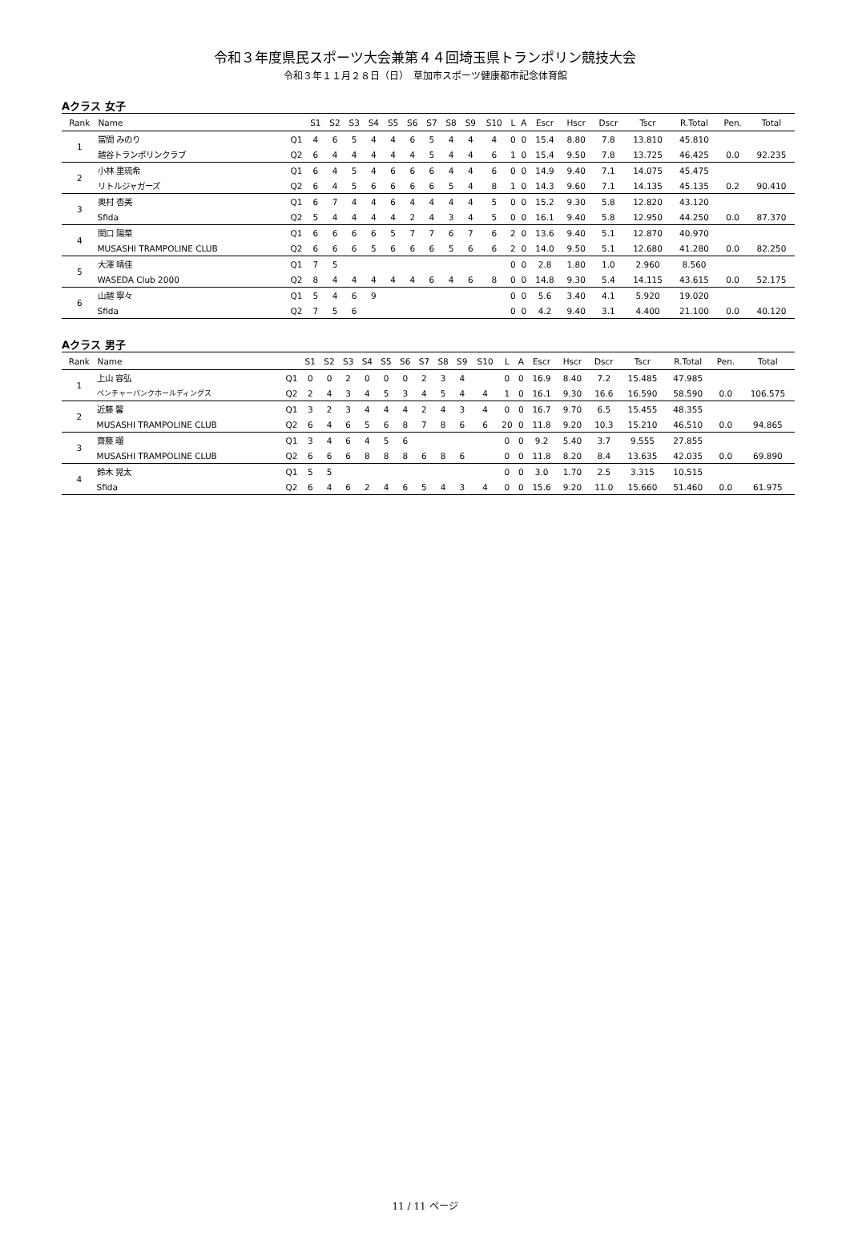令和３年度県民スポーツ大会兼第４４回埼玉県トランポリン競技大会
令和３年１１月２８日（日）　草加市スポーツ健康都市記念体育館
Aクラス 女子
| Rank | Name | | S1 | S2 | S3 | S4 | S5 | S6 | S7 | S8 | S9 | S10 | L | A | Escr | Hscr | Dscr | Tscr | R.Total | Pen. | Total |
| --- | --- | --- | --- | --- | --- | --- | --- | --- | --- | --- | --- | --- | --- | --- | --- | --- | --- | --- | --- | --- | --- |
| 1 | 當間 みのり | Q1 | 4 | 6 | 5 | 4 | 4 | 6 | 5 | 4 | 4 | 4 | 0 | 0 | 15.4 | 8.80 | 7.8 | 13.810 | 45.810 | | |
| | 越谷トランポリンクラブ | Q2 | 6 | 4 | 4 | 4 | 4 | 4 | 5 | 4 | 4 | 6 | 1 | 0 | 15.4 | 9.50 | 7.8 | 13.725 | 46.425 | 0.0 | 92.235 |
| 2 | 小林 里琉希 | Q1 | 6 | 4 | 5 | 4 | 6 | 6 | 6 | 4 | 4 | 6 | 0 | 0 | 14.9 | 9.40 | 7.1 | 14.075 | 45.475 | | |
| | リトルジャガーズ | Q2 | 6 | 4 | 5 | 6 | 6 | 6 | 6 | 5 | 4 | 8 | 1 | 0 | 14.3 | 9.60 | 7.1 | 14.135 | 45.135 | 0.2 | 90.410 |
| 3 | 奥村 杏美 | Q1 | 6 | 7 | 4 | 4 | 6 | 4 | 4 | 4 | 4 | 5 | 0 | 0 | 15.2 | 9.30 | 5.8 | 12.820 | 43.120 | | |
| | Sfida | Q2 | 5 | 4 | 4 | 4 | 4 | 2 | 4 | 3 | 4 | 5 | 0 | 0 | 16.1 | 9.40 | 5.8 | 12.950 | 44.250 | 0.0 | 87.370 |
| 4 | 関口 陽菜 | Q1 | 6 | 6 | 6 | 6 | 5 | 7 | 7 | 6 | 7 | 6 | 2 | 0 | 13.6 | 9.40 | 5.1 | 12.870 | 40.970 | | |
| | MUSASHI TRAMPOLINE CLUB | Q2 | 6 | 6 | 6 | 5 | 6 | 6 | 6 | 5 | 6 | 6 | 2 | 0 | 14.0 | 9.50 | 5.1 | 12.680 | 41.280 | 0.0 | 82.250 |
| 5 | 大澤 晴佳 | Q1 | 7 | 5 | | | | | | | | | 0 | 0 | 2.8 | 1.80 | 1.0 | 2.960 | 8.560 | | |
| | WASEDA Club 2000 | Q2 | 8 | 4 | 4 | 4 | 4 | 4 | 6 | 4 | 6 | 8 | 0 | 0 | 14.8 | 9.30 | 5.4 | 14.115 | 43.615 | 0.0 | 52.175 |
| 6 | 山越 寧々 | Q1 | 5 | 4 | 6 | 9 | | | | | | | 0 | 0 | 5.6 | 3.40 | 4.1 | 5.920 | 19.020 | | |
| | Sfida | Q2 | 7 | 5 | 6 | | | | | | | | 0 | 0 | 4.2 | 9.40 | 3.1 | 4.400 | 21.100 | 0.0 | 40.120 |
Aクラス 男子
| Rank | Name | | S1 | S2 | S3 | S4 | S5 | S6 | S7 | S8 | S9 | S10 | L | A | Escr | Hscr | Dscr | Tscr | R.Total | Pen. | Total |
| --- | --- | --- | --- | --- | --- | --- | --- | --- | --- | --- | --- | --- | --- | --- | --- | --- | --- | --- | --- | --- | --- |
| 1 | 上山 容弘 | Q1 | 0 | 0 | 2 | 0 | 0 | 0 | 2 | 3 | 4 | | 0 | 0 | 16.9 | 8.40 | 7.2 | 15.485 | 47.985 | | |
| | ベンチャーバンクホールディングス | Q2 | 2 | 4 | 3 | 4 | 5 | 3 | 4 | 5 | 4 | 4 | 1 | 0 | 16.1 | 9.30 | 16.6 | 16.590 | 58.590 | 0.0 | 106.575 |
| 2 | 近藤 馨 | Q1 | 3 | 2 | 3 | 4 | 4 | 4 | 2 | 4 | 3 | 4 | 0 | 0 | 16.7 | 9.70 | 6.5 | 15.455 | 48.355 | | |
| | MUSASHI TRAMPOLINE CLUB | Q2 | 6 | 4 | 6 | 5 | 6 | 8 | 7 | 8 | 6 | 6 | 20 | 0 | 11.8 | 9.20 | 10.3 | 15.210 | 46.510 | 0.0 | 94.865 |
| 3 | 齋藤 瑠 | Q1 | 3 | 4 | 6 | 4 | 5 | 6 | | | | | 0 | 0 | 9.2 | 5.40 | 3.7 | 9.555 | 27.855 | | |
| | MUSASHI TRAMPOLINE CLUB | Q2 | 6 | 6 | 6 | 8 | 8 | 8 | 6 | 8 | 6 | | 0 | 0 | 11.8 | 8.20 | 8.4 | 13.635 | 42.035 | 0.0 | 69.890 |
| 4 | 鈴木 晃太 | Q1 | 5 | 5 | | | | | | | | | 0 | 0 | 3.0 | 1.70 | 2.5 | 3.315 | 10.515 | | |
| | Sfida | Q2 | 6 | 4 | 6 | 2 | 4 | 6 | 5 | 4 | 3 | 4 | 0 | 0 | 15.6 | 9.20 | 11.0 | 15.660 | 51.460 | 0.0 | 61.975 |
11 / 11 ページ